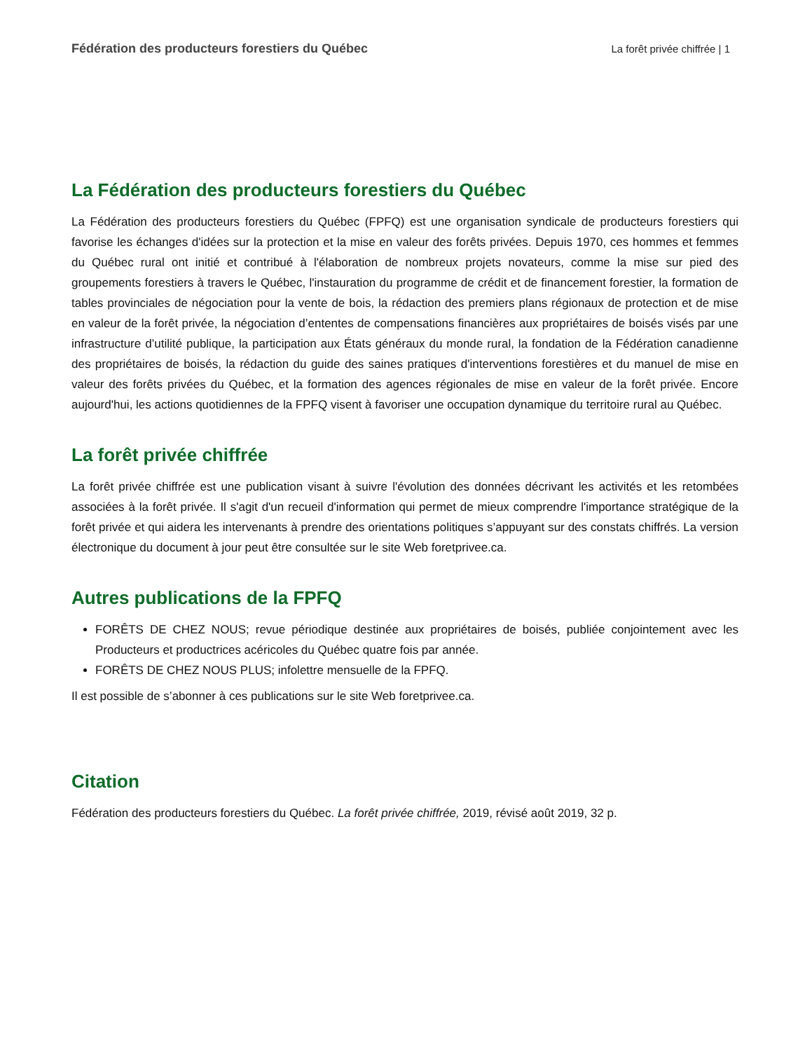Fédération des producteurs forestiers du Québec La forêt privée chiffrée | 1
La Fédération des producteurs forestiers du Québec
La Fédération des producteurs forestiers du Québec (FPFQ) est une organisation syndicale de producteurs forestiers qui favorise les échanges d'idées sur la protection et la mise en valeur des forêts privées. Depuis 1970, ces hommes et femmes du Québec rural ont initié et contribué à l'élaboration de nombreux projets novateurs, comme la mise sur pied des groupements forestiers à travers le Québec, l'instauration du programme de crédit et de financement forestier, la formation de tables provinciales de négociation pour la vente de bois, la rédaction des premiers plans régionaux de protection et de mise en valeur de la forêt privée, la négociation d’ententes de compensations financières aux propriétaires de boisés visés par une infrastructure d’utilité publique, la participation aux États généraux du monde rural, la fondation de la Fédération canadienne des propriétaires de boisés, la rédaction du guide des saines pratiques d'interventions forestières et du manuel de mise en valeur des forêts privées du Québec, et la formation des agences régionales de mise en valeur de la forêt privée. Encore aujourd'hui, les actions quotidiennes de la FPFQ visent à favoriser une occupation dynamique du territoire rural au Québec.
La forêt privée chiffrée
La forêt privée chiffrée est une publication visant à suivre l'évolution des données décrivant les activités et les retombées associées à la forêt privée. Il s'agit d'un recueil d'information qui permet de mieux comprendre l'importance stratégique de la forêt privée et qui aidera les intervenants à prendre des orientations politiques s’appuyant sur des constats chiffrés. La version électronique du document à jour peut être consultée sur le site Web foretprivee.ca.
Autres publications de la FPFQ
FORÊTS DE CHEZ NOUS; revue périodique destinée aux propriétaires de boisés, publiée conjointement avec les Producteurs et productrices acéricoles du Québec quatre fois par année.
FORÊTS DE CHEZ NOUS PLUS; infolettre mensuelle de la FPFQ.
Il est possible de s’abonner à ces publications sur le site Web foretprivee.ca.
Citation
Fédération des producteurs forestiers du Québec. La forêt privée chiffrée, 2019, révisé août 2019, 32 p.